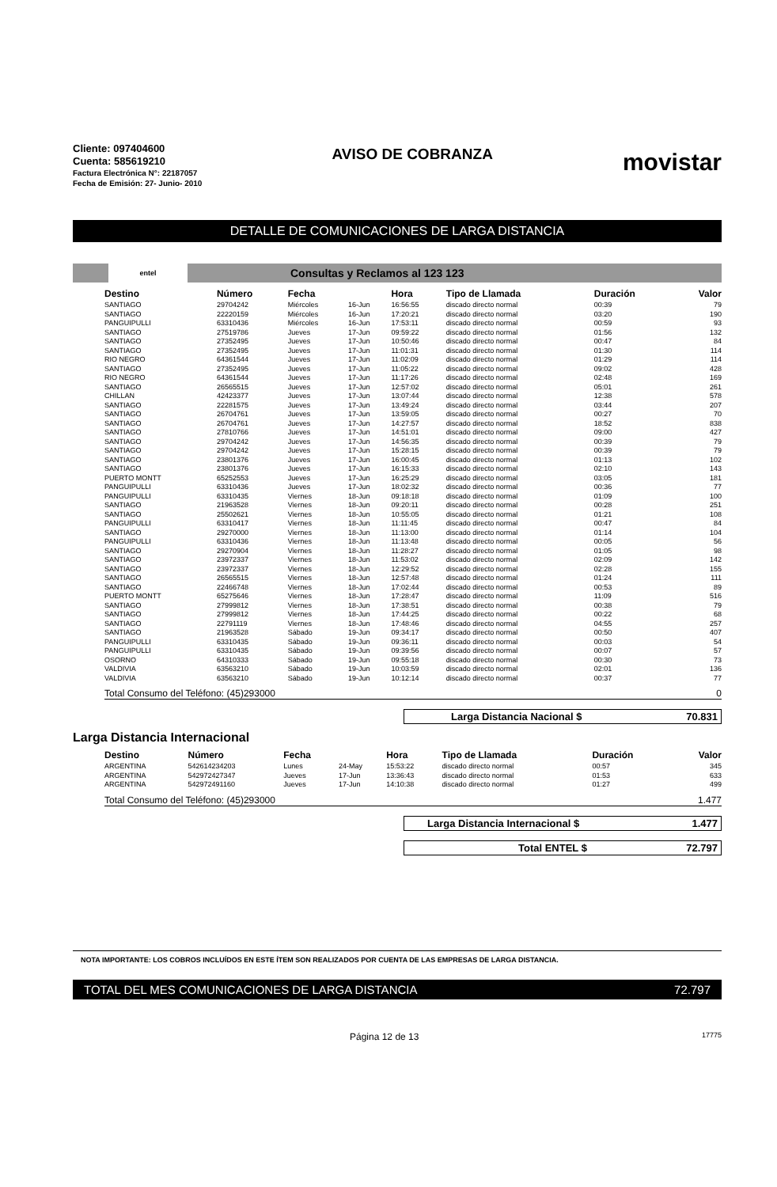Cliente: 097404600
Cuenta: 585619210
Factura Electrónica N°: 22187057
Fecha de Emisión: 27- Junio- 2010
AVISO DE COBRANZA
movistar
DETALLE DE COMUNICACIONES DE LARGA DISTANCIA
entel
Consultas y Reclamos al 123 123
| Destino | Número | Fecha | | Hora | Tipo de Llamada | Duración | Valor |
| --- | --- | --- | --- | --- | --- | --- | --- |
| SANTIAGO | 29704242 | Miércoles | 16-Jun | 16:56:55 | discado directo normal | 00:39 | 79 |
| SANTIAGO | 22220159 | Miércoles | 16-Jun | 17:20:21 | discado directo normal | 03:20 | 190 |
| PANGUIPULLI | 63310436 | Miércoles | 16-Jun | 17:53:11 | discado directo normal | 00:59 | 93 |
| SANTIAGO | 27519786 | Jueves | 17-Jun | 09:59:22 | discado directo normal | 01:56 | 132 |
| SANTIAGO | 27352495 | Jueves | 17-Jun | 10:50:46 | discado directo normal | 00:47 | 84 |
| SANTIAGO | 27352495 | Jueves | 17-Jun | 11:01:31 | discado directo normal | 01:30 | 114 |
| RIO NEGRO | 64361544 | Jueves | 17-Jun | 11:02:09 | discado directo normal | 01:29 | 114 |
| SANTIAGO | 27352495 | Jueves | 17-Jun | 11:05:22 | discado directo normal | 09:02 | 428 |
| RIO NEGRO | 64361544 | Jueves | 17-Jun | 11:17:26 | discado directo normal | 02:48 | 169 |
| SANTIAGO | 26565515 | Jueves | 17-Jun | 12:57:02 | discado directo normal | 05:01 | 261 |
| CHILLAN | 42423377 | Jueves | 17-Jun | 13:07:44 | discado directo normal | 12:38 | 578 |
| SANTIAGO | 22281575 | Jueves | 17-Jun | 13:49:24 | discado directo normal | 03:44 | 207 |
| SANTIAGO | 26704761 | Jueves | 17-Jun | 13:59:05 | discado directo normal | 00:27 | 70 |
| SANTIAGO | 26704761 | Jueves | 17-Jun | 14:27:57 | discado directo normal | 18:52 | 838 |
| SANTIAGO | 27810766 | Jueves | 17-Jun | 14:51:01 | discado directo normal | 09:00 | 427 |
| SANTIAGO | 29704242 | Jueves | 17-Jun | 14:56:35 | discado directo normal | 00:39 | 79 |
| SANTIAGO | 29704242 | Jueves | 17-Jun | 15:28:15 | discado directo normal | 00:39 | 79 |
| SANTIAGO | 23801376 | Jueves | 17-Jun | 16:00:45 | discado directo normal | 01:13 | 102 |
| SANTIAGO | 23801376 | Jueves | 17-Jun | 16:15:33 | discado directo normal | 02:10 | 143 |
| PUERTO MONTT | 65252553 | Jueves | 17-Jun | 16:25:29 | discado directo normal | 03:05 | 181 |
| PANGUIPULLI | 63310436 | Jueves | 17-Jun | 18:02:32 | discado directo normal | 00:36 | 77 |
| PANGUIPULLI | 63310435 | Viernes | 18-Jun | 09:18:18 | discado directo normal | 01:09 | 100 |
| SANTIAGO | 21963528 | Viernes | 18-Jun | 09:20:11 | discado directo normal | 00:28 | 251 |
| SANTIAGO | 25502621 | Viernes | 18-Jun | 10:55:05 | discado directo normal | 01:21 | 108 |
| PANGUIPULLI | 63310417 | Viernes | 18-Jun | 11:11:45 | discado directo normal | 00:47 | 84 |
| SANTIAGO | 29270000 | Viernes | 18-Jun | 11:13:00 | discado directo normal | 01:14 | 104 |
| PANGUIPULLI | 63310436 | Viernes | 18-Jun | 11:13:48 | discado directo normal | 00:05 | 56 |
| SANTIAGO | 29270904 | Viernes | 18-Jun | 11:28:27 | discado directo normal | 01:05 | 98 |
| SANTIAGO | 23972337 | Viernes | 18-Jun | 11:53:02 | discado directo normal | 02:09 | 142 |
| SANTIAGO | 23972337 | Viernes | 18-Jun | 12:29:52 | discado directo normal | 02:28 | 155 |
| SANTIAGO | 26565515 | Viernes | 18-Jun | 12:57:48 | discado directo normal | 01:24 | 111 |
| SANTIAGO | 22466748 | Viernes | 18-Jun | 17:02:44 | discado directo normal | 00:53 | 89 |
| PUERTO MONTT | 65275646 | Viernes | 18-Jun | 17:28:47 | discado directo normal | 11:09 | 516 |
| SANTIAGO | 27999812 | Viernes | 18-Jun | 17:38:51 | discado directo normal | 00:38 | 79 |
| SANTIAGO | 27999812 | Viernes | 18-Jun | 17:44:25 | discado directo normal | 00:22 | 68 |
| SANTIAGO | 22791119 | Viernes | 18-Jun | 17:48:46 | discado directo normal | 04:55 | 257 |
| SANTIAGO | 21963528 | Sábado | 19-Jun | 09:34:17 | discado directo normal | 00:50 | 407 |
| PANGUIPULLI | 63310435 | Sábado | 19-Jun | 09:36:11 | discado directo normal | 00:03 | 54 |
| PANGUIPULLI | 63310435 | Sábado | 19-Jun | 09:39:56 | discado directo normal | 00:07 | 57 |
| OSORNO | 64310333 | Sábado | 19-Jun | 09:55:18 | discado directo normal | 00:30 | 73 |
| VALDIVIA | 63563210 | Sábado | 19-Jun | 10:03:59 | discado directo normal | 02:01 | 136 |
| VALDIVIA | 63563210 | Sábado | 19-Jun | 10:12:14 | discado directo normal | 00:37 | 77 |
Total Consumo del Teléfono: (45)293000 0
Larga Distancia Nacional $ 70.831
Larga Distancia Internacional
| Destino | Número | Fecha | | Hora | Tipo de Llamada | Duración | Valor |
| --- | --- | --- | --- | --- | --- | --- | --- |
| ARGENTINA | 542614234203 | Lunes | 24-May | 15:53:22 | discado directo normal | 00:57 | 345 |
| ARGENTINA | 542972427347 | Jueves | 17-Jun | 13:36:43 | discado directo normal | 01:53 | 633 |
| ARGENTINA | 542972491160 | Jueves | 17-Jun | 14:10:38 | discado directo normal | 01:27 | 499 |
Total Consumo del Teléfono: (45)293000 1.477
Larga Distancia Internacional $ 1.477
Total ENTEL $ 72.797
NOTA IMPORTANTE: LOS COBROS INCLUÍDOS EN ESTE ÍTEM SON REALIZADOS POR CUENTA DE LAS EMPRESAS DE LARGA DISTANCIA.
TOTAL DEL MES COMUNICACIONES DE LARGA DISTANCIA 72.797
Página 12 de 13 17775